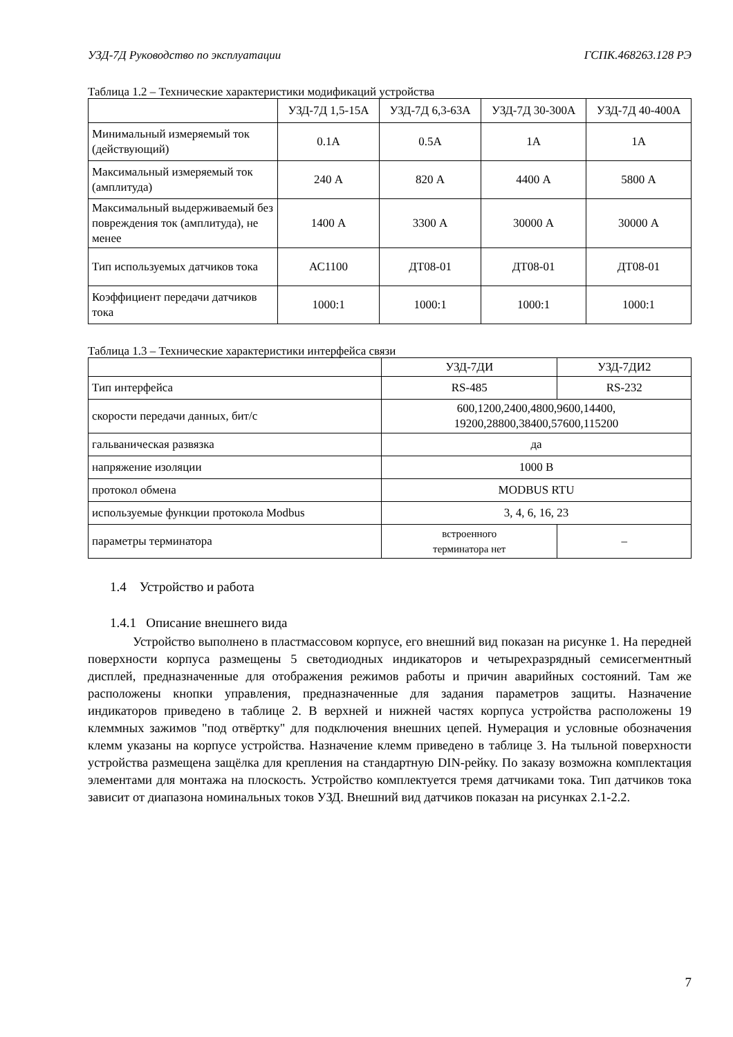УЗД-7Д Руководство по эксплуатации ГСПК.468263.128 РЭ
Таблица 1.2 – Технические характеристики модификаций устройства
| | УЗД-7Д 1,5-15А | УЗД-7Д 6,3-63А | УЗД-7Д 30-300А | УЗД-7Д 40-400А |
| --- | --- | --- | --- | --- |
| Минимальный измеряемый ток (действующий) | 0.1А | 0.5А | 1А | 1А |
| Максимальный измеряемый ток (амплитуда) | 240 А | 820 А | 4400 А | 5800 А |
| Максимальный выдерживаемый без повреждения ток (амплитуда), не менее | 1400 А | 3300 А | 30000 А | 30000 А |
| Тип используемых датчиков тока | АС1100 | ДТ08-01 | ДТ08-01 | ДТ08-01 |
| Коэффициент передачи датчиков тока | 1000:1 | 1000:1 | 1000:1 | 1000:1 |
Таблица 1.3 – Технические характеристики интерфейса связи
| | УЗД-7ДИ | УЗД-7ДИ2 |
| --- | --- | --- |
| Тип интерфейса | RS-485 | RS-232 |
| скорости передачи данных, бит/с | 600,1200,2400,4800,9600,14400, 19200,28800,38400,57600,115200 | |
| гальваническая развязка | да | |
| напряжение изоляции | 1000 В | |
| протокол обмена | MODBUS RTU | |
| используемые функции протокола Modbus | 3, 4, 6, 16, 23 | |
| параметры терминатора | встроенного терминатора нет | – |
1.4 Устройство и работа
1.4.1 Описание внешнего вида
Устройство выполнено в пластмассовом корпусе, его внешний вид показан на рисунке 1. На передней поверхности корпуса размещены 5 светодиодных индикаторов и четырехразрядный семисегментный дисплей, предназначенные для отображения режимов работы и причин аварийных состояний. Там же расположены кнопки управления, предназначенные для задания параметров защиты. Назначение индикаторов приведено в таблице 2. В верхней и нижней частях корпуса устройства расположены 19 клеммных зажимов "под отвёртку" для подключения внешних цепей. Нумерация и условные обозначения клемм указаны на корпусе устройства. Назначение клемм приведено в таблице 3. На тыльной поверхности устройства размещена защёлка для крепления на стандартную DIN-рейку. По заказу возможна комплектация элементами для монтажа на плоскость. Устройство комплектуется тремя датчиками тока. Тип датчиков тока зависит от диапазона номинальных токов УЗД. Внешний вид датчиков показан на рисунках 2.1-2.2.
7